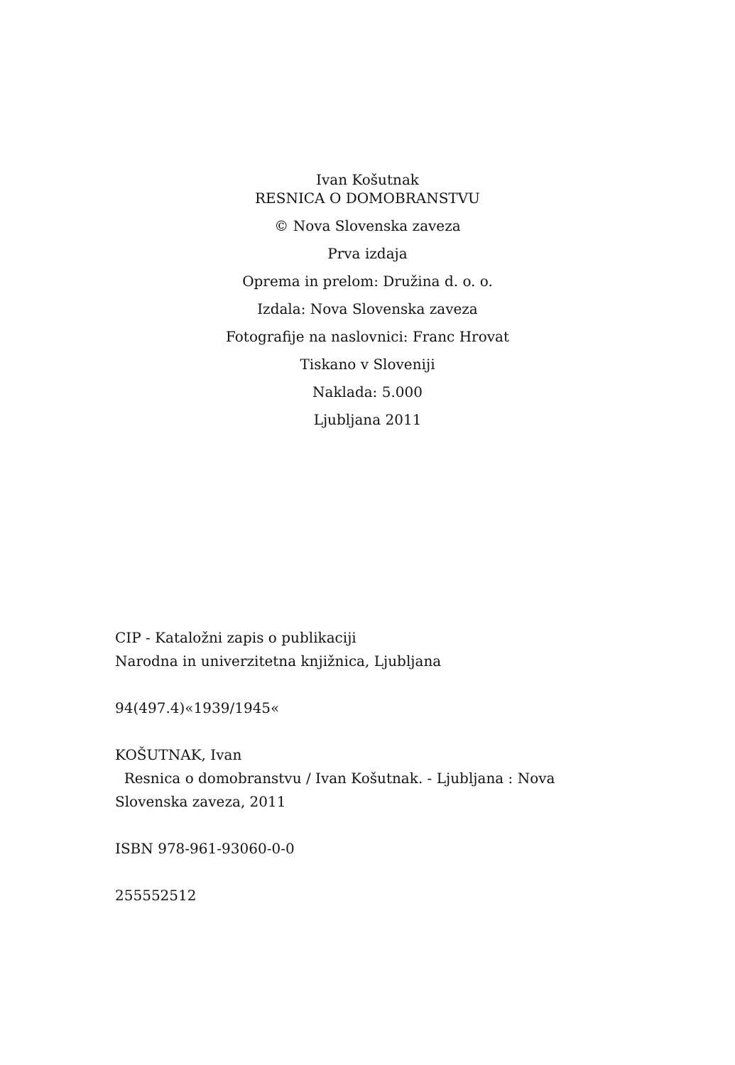Ivan Košutnak
RESNICA O DOMOBRANSTVU
© Nova Slovenska zaveza
Prva izdaja
Oprema in prelom: Družina d. o. o.
Izdala: Nova Slovenska zaveza
Fotografije na naslovnici: Franc Hrovat
Tiskano v Sloveniji
Naklada: 5.000
Ljubljana 2011
CIP - Kataložni zapis o publikaciji
Narodna in univerzitetna knjižnica, Ljubljana
94(497.4)«1939/1945«
KOŠUTNAK, Ivan
Resnica o domobranstvu / Ivan Košutnak. - Ljubljana : Nova
Slovenska zaveza, 2011
ISBN 978-961-93060-0-0
255552512